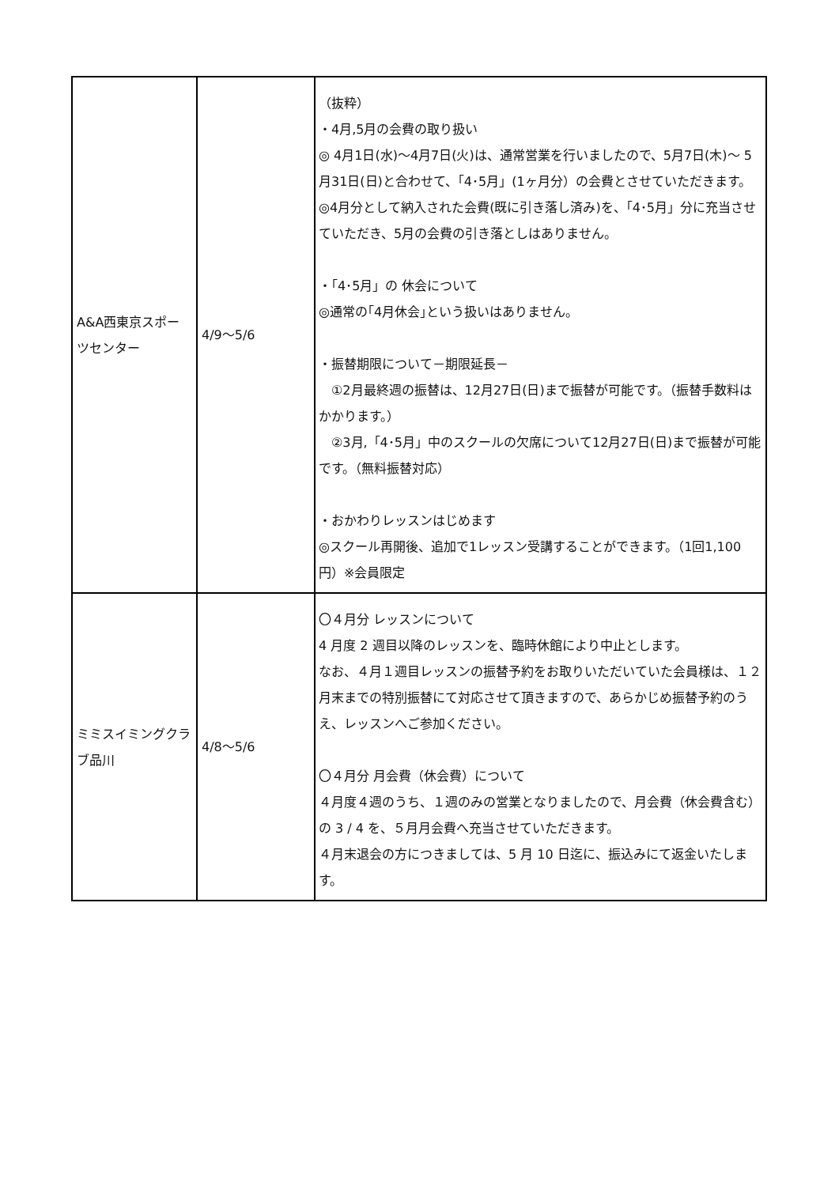| A&A西東京スポーツセンター | 4/9〜5/6 | （抜粋） ・4月,5月の会費の取り扱い ◎ 4月1日(水)〜4月7日(火)は、通常営業を行いましたので、5月7日(木)〜 5月31日(日)と合わせて、「4･5月」(1ヶ月分）の会費とさせていただきます。 ◎4月分として納入された会費(既に引き落し済み)を、「4･5月」分に充当させていただき、5月の会費の引き落としはありません。 ・「4･5月」の 休会について ◎通常の｢4月休会｣という扱いはありません。 ・振替期限について－期限延長－ ①2月最終週の振替は、12月27日(日)まで振替が可能です。（振替手数料はかかります。） ②3月,「4･5月」中のスクールの欠席について12月27日(日)まで振替が可能です。（無料振替対応） ・おかわりレッスンはじめます ◎スクール再開後、追加で1レッスン受講することができます。（1回1,100円）※会員限定 |
| ミミスイミングクラブ品川 | 4/8〜5/6 | 〇４月分 レッスンについて 4 月度 2 週目以降のレッスンを、臨時休館により中止とします。 なお、４月１週目レッスンの振替予約をお取りいただいていた会員様は、１２月末までの特別振替にて対応させて頂きますので、あらかじめ振替予約のうえ、レッスンへご参加ください。 〇４月分 月会費（休会費）について ４月度４週のうち、１週のみの営業となりましたので、月会費（休会費含む）の 3 / 4 を、５月月会費へ充当させていただきます。 ４月末退会の方につきましては、5 月 10 日迄に、振込みにて返金いたします。 |